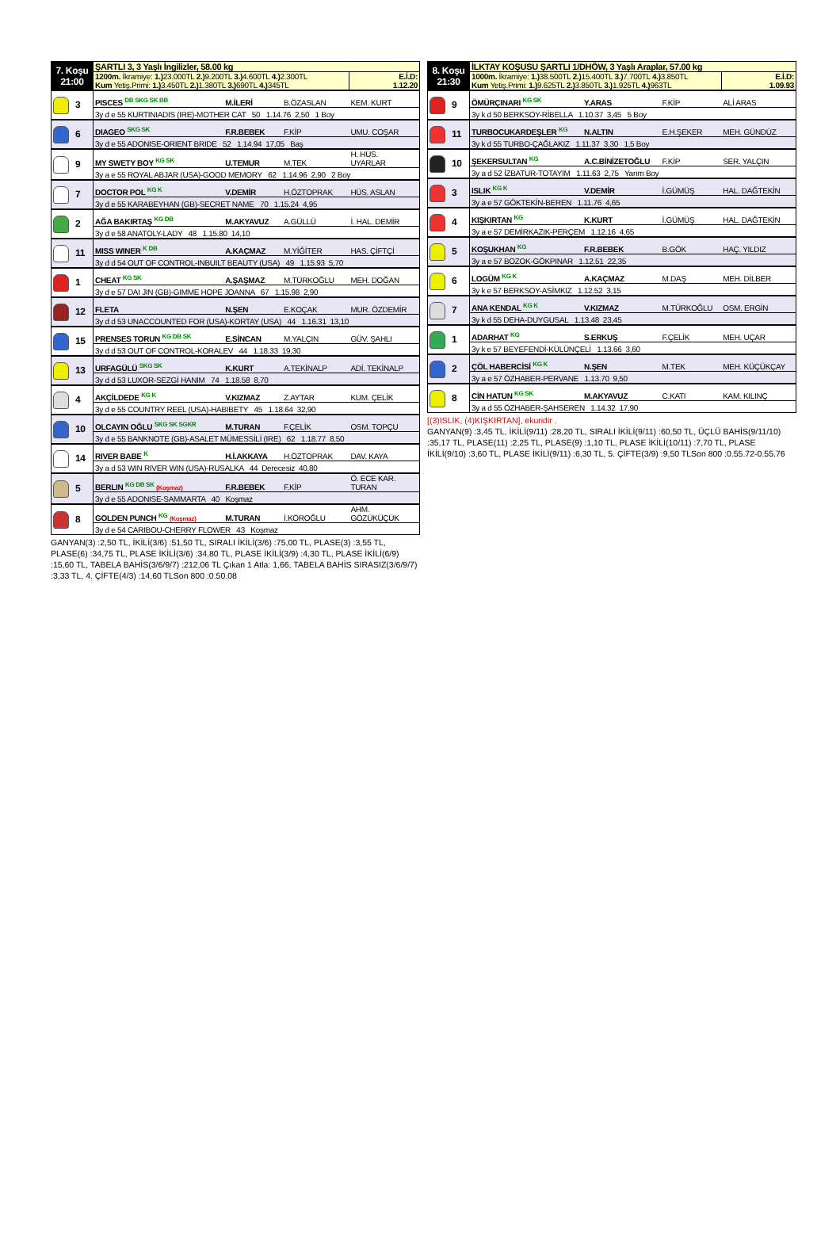| 7. Koşu 21:00 | ŞARTLI 3, 3 Yaşlı İngilizler, 58.00 kg | | | |
| | 1200m. İkramiye: 1.) 23.000TL 2.) 9.200TL 3.) 4.600TL 4.) 2.300TL Kum Yetiş.Primi: 1.) 3.450TL 2.) 1.380TL 3.) 690TL 4.) 345TL | | | E.İ.D: 1.12.20 |
| 3 | PISCES <sup>DB SKG SK BB</sup> | M.İLERİ | B.ÖZASLAN | KEM. KURT |
| | 3y d e 55 KURTINIADIS (IRE)-MOTHER CAT 50 1.14.76 2,50 1 Boy | | | |
| 6 | DIAGEO <sup>SKG SK</sup> | F.R.BEBEK | F.KİP | UMU. COŞAR |
| | 3y d e 55 ADONISE-ORIENT BRIDE 52 1.14.94 17,05 Baş | | | |
| 9 | MY SWETY BOY <sup>KG SK</sup> | U.TEMUR | M.TEK | H. HÜS. UYARLAR |
| | 3y a e 55 ROYAL ABJAR (USA)-GOOD MEMORY 62 1.14.96 2,90 2 Boy | | | |
| 7 | DOCTOR POL <sup>KG K</sup> | V.DEMİR | H.ÖZTOPRAK | HÜS. ASLAN |
| | 3y d e 55 KARABEYHAN (GB)-SECRET NAME 70 1.15.24 4,95 | | | |
| 2 | AĞA BAKIRTAŞ <sup>KG DB</sup> | M.AKYAVUZ | A.GÜLLÜ | İ. HAL. DEMİR |
| | 3y d e 58 ANATOLY-LADY 48 1.15.80 14,10 | | | |
| 11 | MISS WINER <sup>K DB</sup> | A.KAÇMAZ | M.YİĞİTER | HAS. ÇİFTÇİ |
| | 3y d d 54 OUT OF CONTROL-INBUILT BEAUTY (USA) 49 1.15.93 5,70 | | | |
| 1 | CHEAT <sup>KG SK</sup> | A.ŞAŞMAZ | M.TÜRKOĞLU | MEH. DOĞAN |
| | 3y d e 57 DAI JIN (GB)-GIMME HOPE JOANNA 67 1.15.98 2,90 | | | |
| 12 | FLETA | N.ŞEN | E.KOÇAK | MUR. ÖZDEMİR |
| | 3y d d 53 UNACCOUNTED FOR (USA)-KORTAY (USA) 44 1.16.31 13,10 | | | |
| 15 | PRENSES TORUN <sup>KG DB SK</sup> | E.SİNCAN | M.YALÇIN | GÜV. ŞAHLI |
| | 3y d d 53 OUT OF CONTROL-KORALEV 44 1.18.33 19,30 | | | |
| 13 | URFAGÜLÜ <sup>SKG SK</sup> | K.KURT | A.TEKİNALP | ADİ. TEKİNALP |
| | 3y d d 53 LUXOR-SEZGİ HANIM 74 1.18.58 8,70 | | | |
| 4 | AKÇİLDEDE <sup>KG K</sup> | V.KIZMAZ | Z.AYTAR | KUM. ÇELİK |
| | 3y d e 55 COUNTRY REEL (USA)-HABIBETY 45 1.18.64 32,90 | | | |
| 10 | OLCAYIN OĞLU <sup>SKG SK SGKR</sup> | M.TURAN | F.ÇELİK | OSM. TOPÇU |
| | 3y d e 55 BANKNOTE (GB)-ASALET MÜMESSİLİ (IRE) 62 1.18.77 8,50 | | | |
| 14 | RIVER BABE <sup>K</sup> | H.İ.AKKAYA | H.ÖZTOPRAK | DAV. KAYA |
| | 3y a d 53 WIN RIVER WIN (USA)-RUSALKA 44 Derecesiz 40,80 | | | |
| 5 | BERLIN <sup>KG DB SK</sup> (Koşmaz) | F.R.BEBEK | F.KİP | Ö. ECE KAR. TURAN |
| | 3y d e 55 ADONISE-SAMMARTA 40 Koşmaz | | | |
| 8 | GOLDEN PUNCH <sup>KG</sup> (Koşmaz) | M.TURAN | İ.KÖROĞLU | AHM. GÖZÜKÜÇÜK |
| | 3y d e 54 CARIBOU-CHERRY FLOWER 43 Koşmaz | | | |
GANYAN(3) :2,50 TL, İKİLİ(3/6) :51,50 TL, SIRALI İKİLİ(3/6) :75,00 TL, PLASE(3) :3,55 TL, PLASE(6) :34,75 TL, PLASE İKİLİ(3/6) :34,80 TL, PLASE İKİLİ(3/9) :4,30 TL, PLASE İKİLİ(6/9) :15,60 TL, TABELA BAHİS(3/6/9/7) :212,06 TL Çıkan 1 Atla: 1,66, TABELA BAHİS SIRASIZ(3/6/9/7) :3,33 TL, 4. ÇİFTE(4/3) :14,60 TLSon 800 :0.50.08
| 8. Koşu 21:30 | İLKTAY KOŞUSU ŞARTLI 1/DHÖW, 3 Yaşlı Araplar, 57.00 kg | | | |
| | 1000m. İkramiye: 1.) 38.500TL 2.) 15.400TL 3.) 7.700TL 4.) 3.850TL Kum Yetiş.Primi: 1.) 9.625TL 2.) 3.850TL 3.) 1.925TL 4.) 963TL | | | E.İ.D: 1.09.93 |
| 9 | ÖMÜRÇINARI <sup>KG SK</sup> | Y.ARAS | F.KİP | ALİ ARAS |
| | 3y k d 50 BERKSOY-RİBELLA 1.10.37 3,45 5 Boy | | | |
| 11 | TURBOCUKARDEŞLER <sup>KG</sup> | N.ALTIN | E.H.ŞEKER | MEH. GÜNDÜZ |
| | 3y k d 55 TURBO-ÇAĞLAKIZ 1.11.37 3,30 1,5 Boy | | | |
| 10 | ŞEKERSULTAN <sup>KG</sup> | A.C.BİNİZETOĞLU | F.KİP | SER. YALÇIN |
| | 3y a d 52 İZBATUR-TOTAYIM 1.11.63 2,75 Yarım Boy | | | |
| 3 | ISLIK <sup>KG K</sup> | V.DEMİR | İ.GÜMÜŞ | HAL. DAĞTEKİN |
| | 3y a e 57 GÖKTEKİN-BEREN 1.11.76 4,65 | | | |
| 4 | KIŞKIRTAN <sup>KG</sup> | K.KURT | İ.GÜMÜŞ | HAL. DAĞTEKİN |
| | 3y a e 57 DEMİRKAZIK-PERÇEM 1.12.16 4,65 | | | |
| 5 | KOŞUKHAN <sup>KG</sup> | F.R.BEBEK | B.GÖK | HAÇ. YILDIZ |
| | 3y a e 57 BOZOK-GÖKPINAR 1.12.51 22,35 | | | |
| 6 | LOGÜM <sup>KG K</sup> | A.KAÇMAZ | M.DAŞ | MEH. DİLBER |
| | 3y k e 57 BERKSOY-ASİMKIZ 1.12.52 3,15 | | | |
| 7 | ANA KENDAL <sup>KG K</sup> | V.KIZMAZ | M.TÜRKOĞLU | OSM. ERGİN |
| | 3y k d 55 DEHA-DUYGUSAL 1.13.48 23,45 | | | |
| 1 | ADARHAT <sup>KG</sup> | S.ERKUŞ | F.ÇELİK | MEH. UÇAR |
| | 3y k e 57 BEYEFENDİ-KÜLÜNÇELİ 1.13.66 3,60 | | | |
| 2 | ÇÖL HABERCİSİ <sup>KG K</sup> | N.ŞEN | M.TEK | MEH. KÜÇÜKÇAY |
| | 3y a e 57 ÖZHABER-PERVANE 1.13.70 9,50 | | | |
| 8 | CİN HATUN <sup>KG SK</sup> | M.AKYAVUZ | C.KATI | KAM. KILINÇ |
| | 3y a d 55 ÖZHABER-ŞAHSEREN 1.14.32 17,90 | | | |
[(3)ISLIK, (4)KIŞKIRTAN], ekuridir .
GANYAN(9) :3,45 TL, İKİLİ(9/11) :28,20 TL, SIRALI İKİLİ(9/11) :60,50 TL, ÜÇLÜ BAHİS(9/11/10) :35,17 TL, PLASE(11) :2,25 TL, PLASE(9) :1,10 TL, PLASE İKİLİ(10/11) :7,70 TL, PLASE İKİLİ(9/10) :3,60 TL, PLASE İKİLİ(9/11) :6,30 TL, 5. ÇİFTE(3/9) :9,50 TLSon 800 :0.55.72-0.55.76